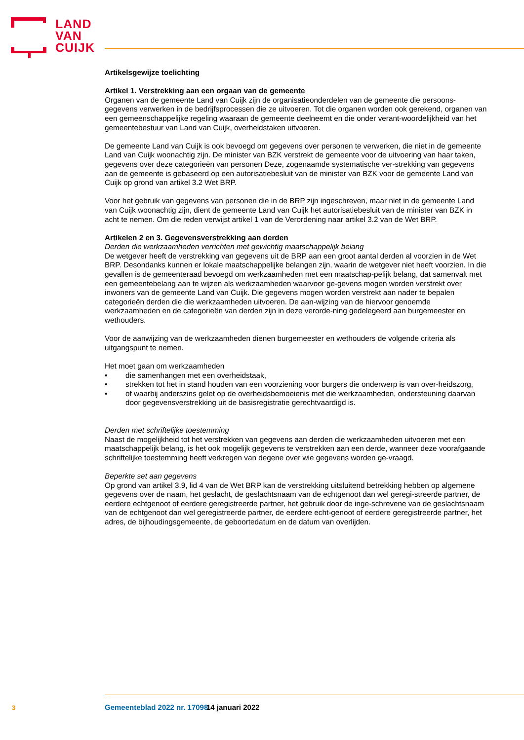LAND
VAN
CUIJK
Artikelsgewijze toelichting
Artikel 1. Verstrekking aan een orgaan van de gemeente
Organen van de gemeente Land van Cuijk zijn de organisatieonderdelen van de gemeente die persoons-gegevens verwerken in de bedrijfsprocessen die ze uitvoeren. Tot die organen worden ook gerekend, organen van een gemeenschappelijke regeling waaraan de gemeente deelneemt en die onder verant-woordelijkheid van het gemeentebestuur van Land van Cuijk, overheidstaken uitvoeren.
De gemeente Land van Cuijk is ook bevoegd om gegevens over personen te verwerken, die niet in de gemeente Land van Cuijk woonachtig zijn. De minister van BZK verstrekt de gemeente voor de uitvoering van haar taken, gegevens over deze categorieën van personen Deze, zogenaamde systematische ver-strekking van gegevens aan de gemeente is gebaseerd op een autorisatiebesluit van de minister van BZK voor de gemeente Land van Cuijk op grond van artikel 3.2 Wet BRP.
Voor het gebruik van gegevens van personen die in de BRP zijn ingeschreven, maar niet in de gemeente Land van Cuijk woonachtig zijn, dient de gemeente Land van Cuijk het autorisatiebesluit van de minister van BZK in acht te nemen. Om die reden verwijst artikel 1 van de Verordening naar artikel 3.2 van de Wet BRP.
Artikelen 2 en 3. Gegevensverstrekking aan derden
Derden die werkzaamheden verrichten met gewichtig maatschappelijk belang
De wetgever heeft de verstrekking van gegevens uit de BRP aan een groot aantal derden al voorzien in de Wet BRP. Desondanks kunnen er lokale maatschappelijke belangen zijn, waarin de wetgever niet heeft voorzien. In die gevallen is de gemeenteraad bevoegd om werkzaamheden met een maatschap-pelijk belang, dat samenvalt met een gemeentebelang aan te wijzen als werkzaamheden waarvoor ge-gevens mogen worden verstrekt over inwoners van de gemeente Land van Cuijk. Die gegevens mogen worden verstrekt aan nader te bepalen categorieën derden die die werkzaamheden uitvoeren. De aan-wijzing van de hiervoor genoemde werkzaamheden en de categorieën van derden zijn in deze verorde-ning gedelegeerd aan burgemeester en wethouders.
Voor de aanwijzing van de werkzaamheden dienen burgemeester en wethouders de volgende criteria als uitgangspunt te nemen.
Het moet gaan om werkzaamheden
• die samenhangen met een overheidstaak,
• strekken tot het in stand houden van een voorziening voor burgers die onderwerp is van over-heidszorg,
• of waarbij anderszins gelet op de overheidsbemoeienis met die werkzaamheden, ondersteuning daarvan door gegevensverstrekking uit de basisregistratie gerechtvaardigd is.
Derden met schriftelijke toestemming
Naast de mogelijkheid tot het verstrekken van gegevens aan derden die werkzaamheden uitvoeren met een maatschappelijk belang, is het ook mogelijk gegevens te verstrekken aan een derde, wanneer deze voorafgaande schriftelijke toestemming heeft verkregen van degene over wie gegevens worden ge-vraagd.
Beperkte set aan gegevens
Op grond van artikel 3.9, lid 4 van de Wet BRP kan de verstrekking uitsluitend betrekking hebben op algemene gegevens over de naam, het geslacht, de geslachtsnaam van de echtgenoot dan wel geregi-streerde partner, de eerdere echtgenoot of eerdere geregistreerde partner, het gebruik door de inge-schrevene van de geslachtsnaam van de echtgenoot dan wel geregistreerde partner, de eerdere echt-genoot of eerdere geregistreerde partner, het adres, de bijhoudingsgemeente, de geboortedatum en de datum van overlijden.
3 Gemeenteblad 2022 nr. 17098 14 januari 2022